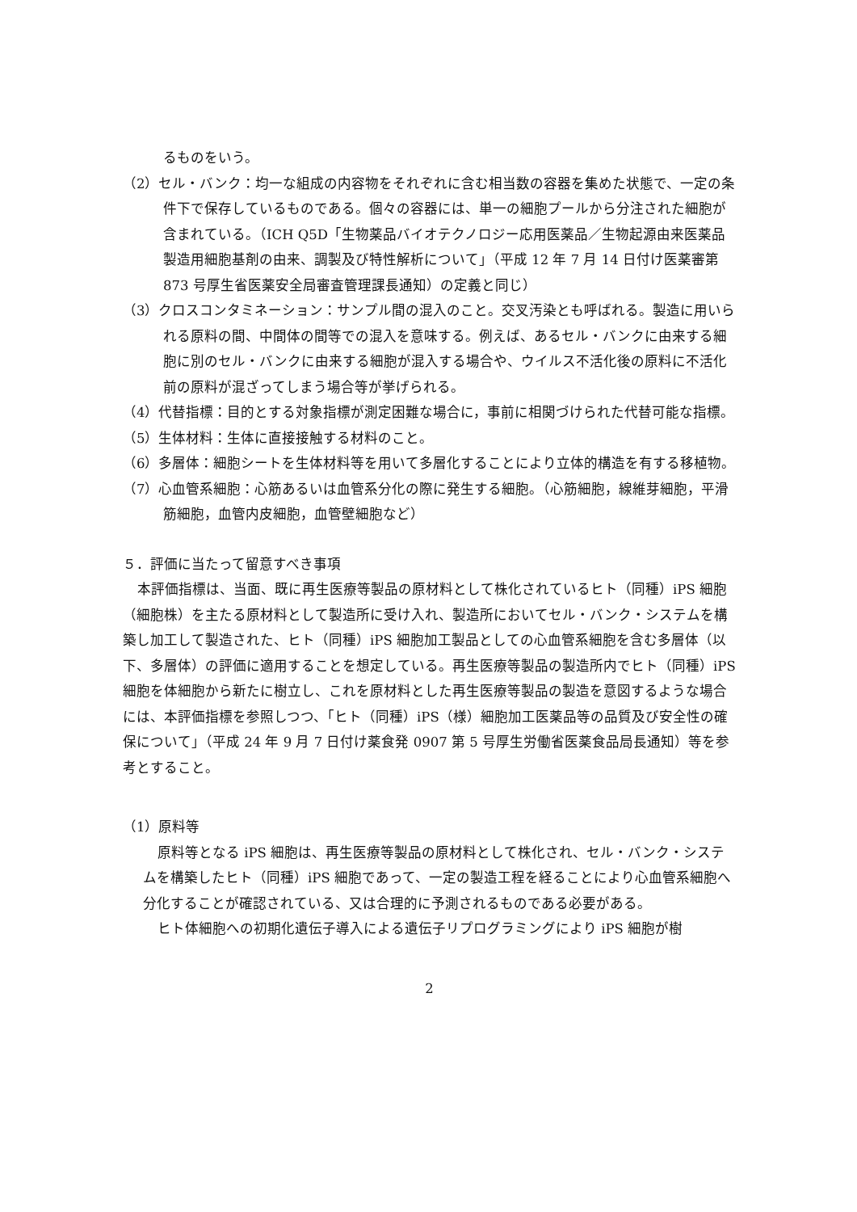るものをいう。
（2）セル・バンク：均一な組成の内容物をそれぞれに含む相当数の容器を集めた状態で、一定の条件下で保存しているものである。個々の容器には、単一の細胞プールから分注された細胞が含まれている。（ICH Q5D「生物薬品バイオテクノロジー応用医薬品／生物起源由来医薬品 製造用細胞基剤の由来、調製及び特性解析について」（平成 12 年 7 月 14 日付け医薬審第 873 号厚生省医薬安全局審査管理課長通知）の定義と同じ）
（3）クロスコンタミネーション：サンプル間の混入のこと。交叉汚染とも呼ばれる。製造に用いられる原料の間、中間体の間等での混入を意味する。例えば、あるセル・バンクに由来する細胞に別のセル・バンクに由来する細胞が混入する場合や、ウイルス不活化後の原料に不活化前の原料が混ざってしまう場合等が挙げられる。
（4）代替指標：目的とする対象指標が測定困難な場合に，事前に相関づけられた代替可能な指標。
（5）生体材料：生体に直接接触する材料のこと。
（6）多層体：細胞シートを生体材料等を用いて多層化することにより立体的構造を有する移植物。
（7）心血管系細胞：心筋あるいは血管系分化の際に発生する細胞。（心筋細胞，線維芽細胞，平滑筋細胞，血管内皮細胞，血管壁細胞など）
５．評価に当たって留意すべき事項
本評価指標は、当面、既に再生医療等製品の原材料として株化されているヒト（同種）iPS 細胞（細胞株）を主たる原材料として製造所に受け入れ、製造所においてセル・バンク・システムを構築し加工して製造された、ヒト（同種）iPS 細胞加工製品としての心血管系細胞を含む多層体（以下、多層体）の評価に適用することを想定している。再生医療等製品の製造所内でヒト（同種）iPS 細胞を体細胞から新たに樹立し、これを原材料とした再生医療等製品の製造を意図するような場合には、本評価指標を参照しつつ、「ヒト（同種）iPS（様）細胞加工医薬品等の品質及び安全性の確保について」（平成 24 年 9 月 7 日付け薬食発 0907 第 5 号厚生労働省医薬食品局長通知）等を参考とすること。
（1）原料等
原料等となる iPS 細胞は、再生医療等製品の原材料として株化され、セル・バンク・システムを構築したヒト（同種）iPS 細胞であって、一定の製造工程を経ることにより心血管系細胞へ分化することが確認されている、又は合理的に予測されるものである必要がある。
ヒト体細胞への初期化遺伝子導入による遺伝子リプログラミングにより iPS 細胞が樹
2